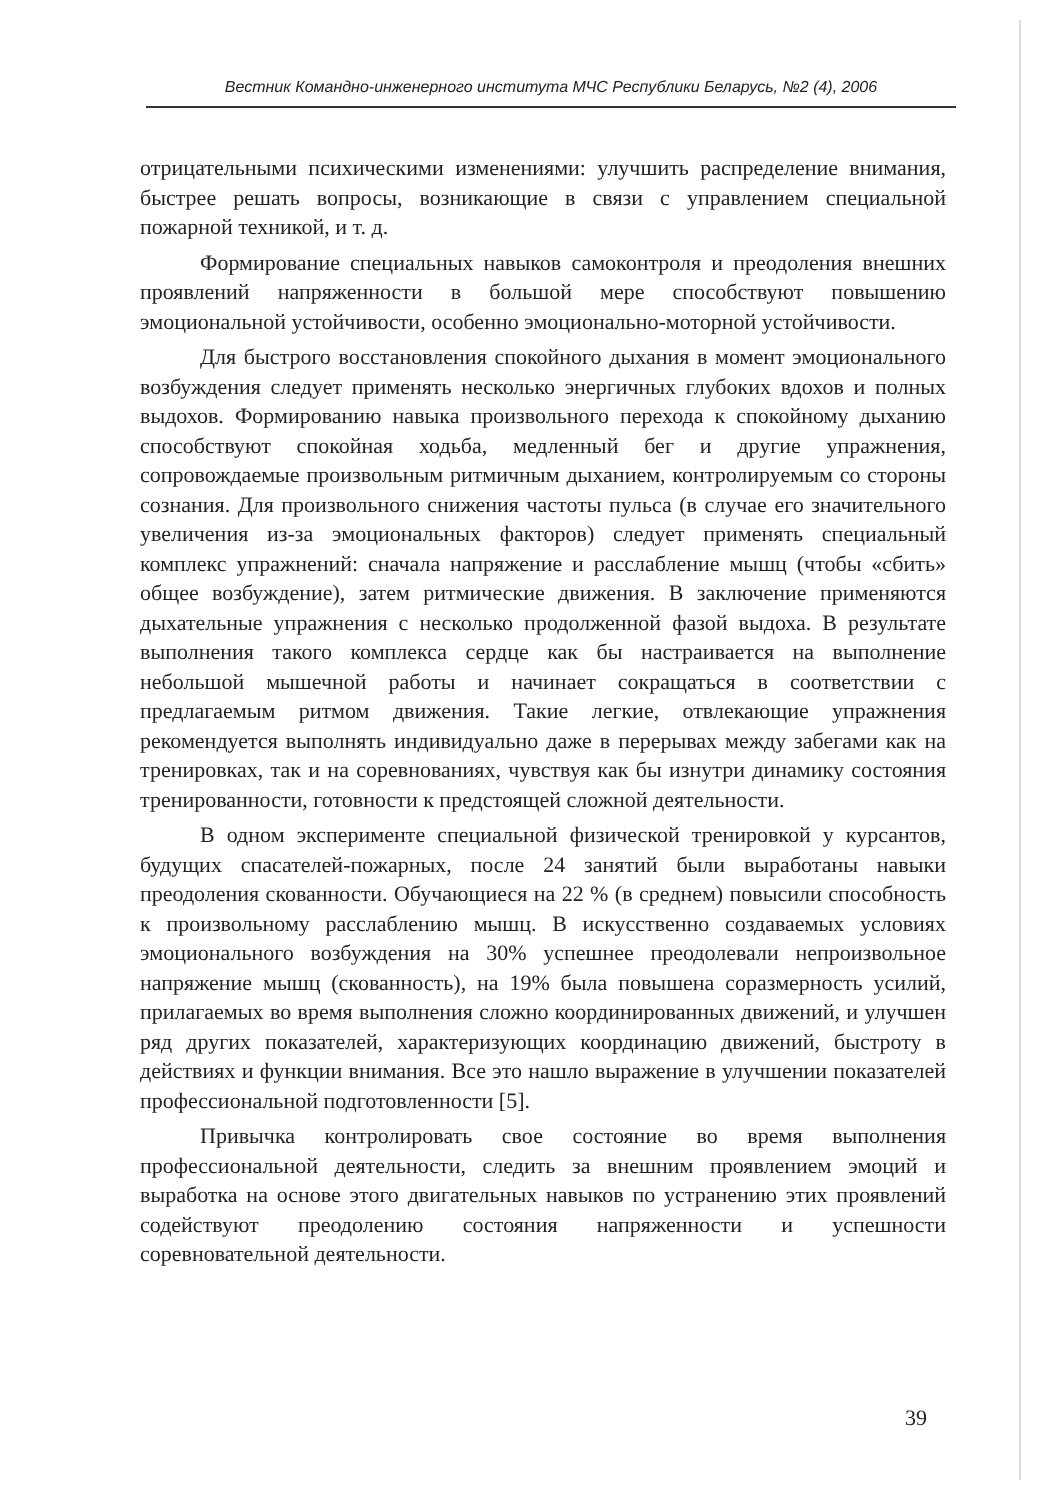Вестник Командно-инженерного института МЧС Республики Беларусь, №2 (4), 2006
отрицательными психическими изменениями: улучшить распределение внимания, быстрее решать вопросы, возникающие в связи с управлением специальной пожарной техникой, и т. д.
Формирование специальных навыков самоконтроля и преодоления внешних проявлений напряженности в большой мере способствуют повышению эмоциональной устойчивости, особенно эмоционально-моторной устойчивости.
Для быстрого восстановления спокойного дыхания в момент эмоционального возбуждения следует применять несколько энергичных глубоких вдохов и полных выдохов. Формированию навыка произвольного перехода к спокойному дыханию способствуют спокойная ходьба, медленный бег и другие упражнения, сопровождаемые произвольным ритмичным дыханием, контролируемым со стороны сознания. Для произвольного снижения частоты пульса (в случае его значительного увеличения из-за эмоциональных факторов) следует применять специальный комплекс упражнений: сначала напряжение и расслабление мышц (чтобы «сбить» общее возбуждение), затем ритмические движения. В заключение применяются дыхательные упражнения с несколько продолженной фазой выдоха. В результате выполнения такого комплекса сердце как бы настраивается на выполнение небольшой мышечной работы и начинает сокращаться в соответствии с предлагаемым ритмом движения. Такие легкие, отвлекающие упражнения рекомендуется выполнять индивидуально даже в перерывах между забегами как на тренировках, так и на соревнованиях, чувствуя как бы изнутри динамику состояния тренированности, готовности к предстоящей сложной деятельности.
В одном эксперименте специальной физической тренировкой у курсантов, будущих спасателей-пожарных, после 24 занятий были выработаны навыки преодоления скованности. Обучающиеся на 22 % (в среднем) повысили способность к произвольному расслаблению мышц. В искусственно создаваемых условиях эмоционального возбуждения на 30% успешнее преодолевали непроизвольное напряжение мышц (скованность), на 19% была повышена соразмерность усилий, прилагаемых во время выполнения сложно координированных движений, и улучшен ряд других показателей, характеризующих координацию движений, быстроту в действиях и функции внимания. Все это нашло выражение в улучшении показателей профессиональной подготовленности [5].
Привычка контролировать свое состояние во время выполнения профессиональной деятельности, следить за внешним проявлением эмоций и выработка на основе этого двигательных навыков по устранению этих проявлений содействуют преодолению состояния напряженности и успешности соревновательной деятельности.
39